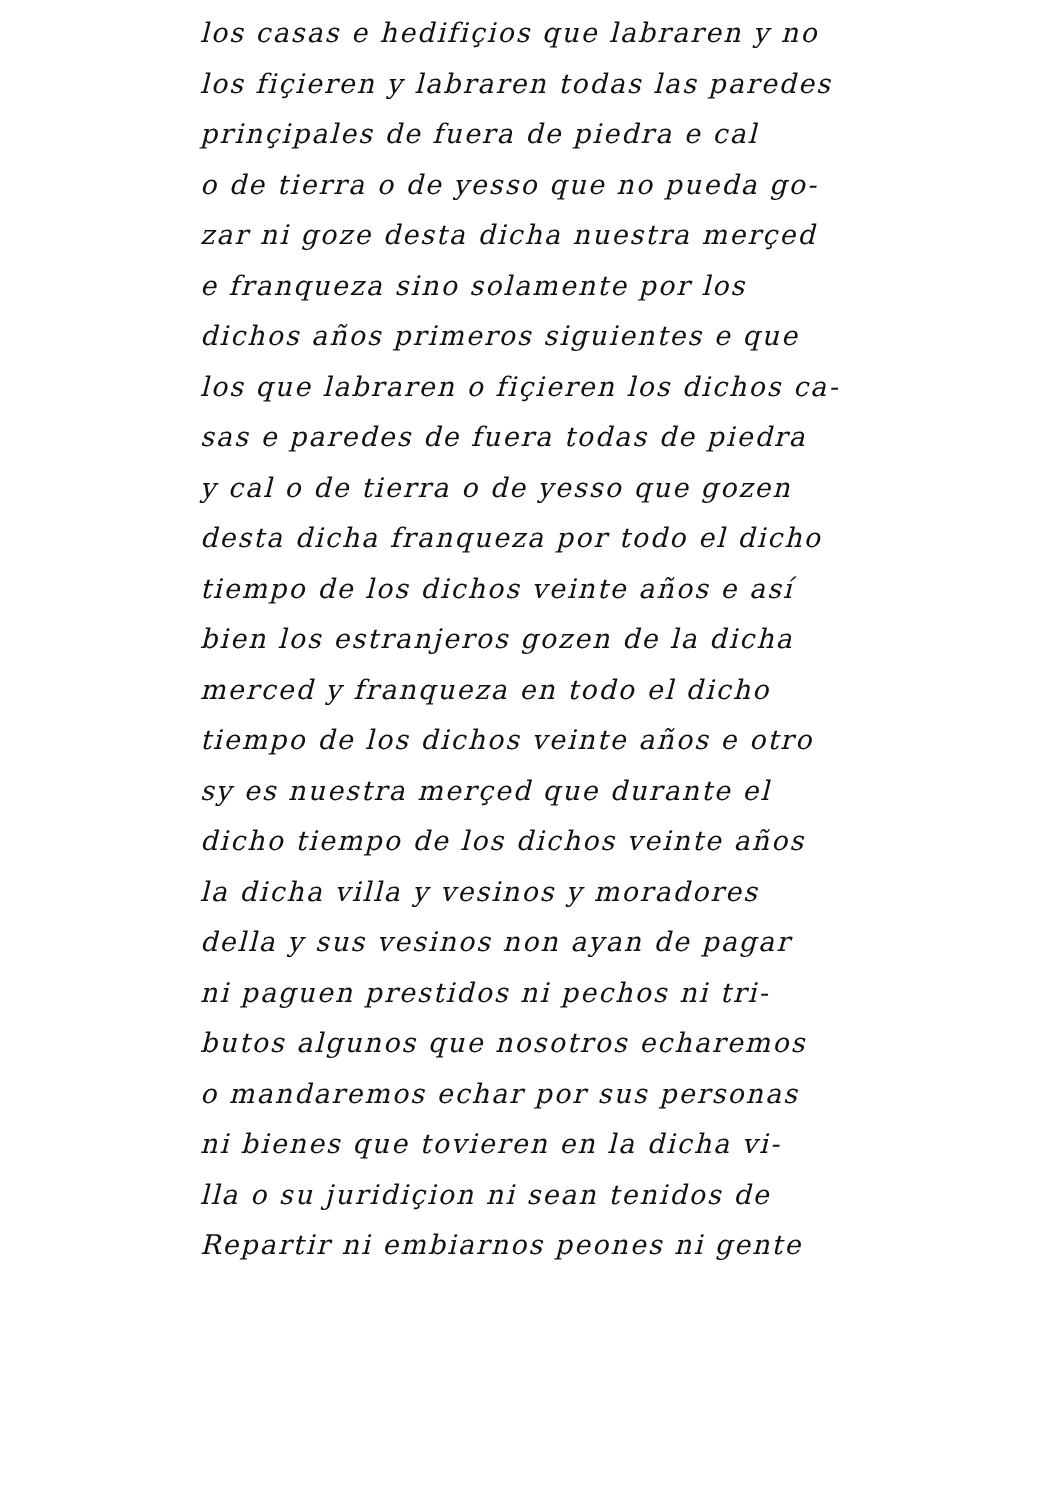los casas e hedifiçios que labraren y no
los fiçieren y labraren todas las paredes
prinçipales de fuera de piedra e cal
o de tierra o de yesso que no pueda go-
zar ni goze desta dicha nuestra merçed
e franqueza sino solamente por los
dichos años primeros siguientes e que
los que labraren o fiçieren los dichos ca-
sas e paredes de fuera todas de piedra
y cal o de tierra o de yesso que gozen
desta dicha franqueza por todo el dicho
tiempo de los dichos veinte años e así
bien los estranjeros gozen de la dicha
merced y franqueza en todo el dicho
tiempo de los dichos veinte años e otro
sy es nuestra merçed que durante el
dicho tiempo de los dichos veinte años
la dicha villa y vesinos y moradores
della y sus vesinos non ayan de pagar
ni paguen prestidos ni pechos ni tri-
butos algunos que nosotros echaremos
o mandaremos echar por sus personas
ni bienes que tovieren en la dicha vi-
lla o su juridiçion ni sean tenidos de
Repartir ni embiarnos peones ni gente